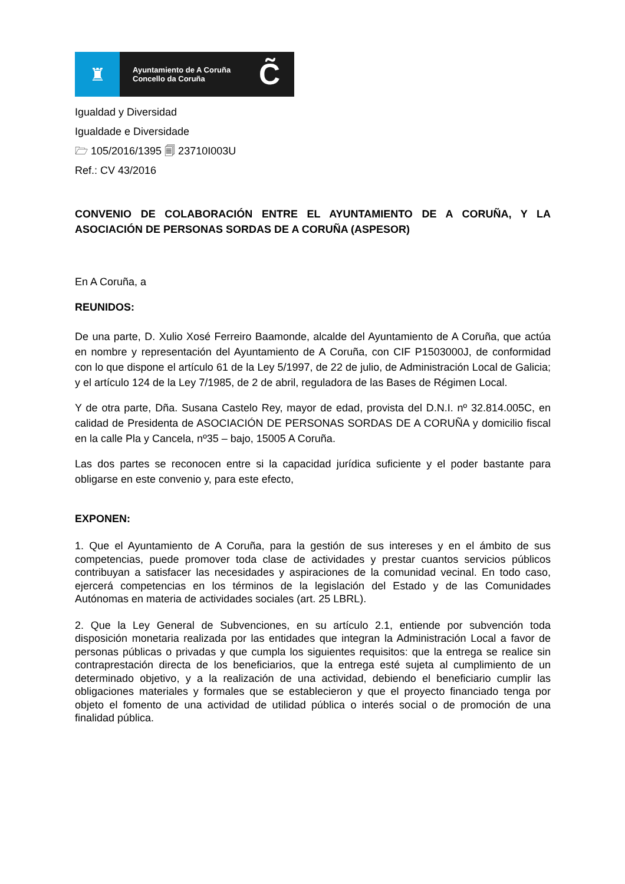♜
Ayuntamiento de A Coruña
Concello da Coruña
C̃
Igualdad y Diversidad
Igualdade e Diversidade
🗁 105/2016/1395 🗐 23710I003U
Ref.: CV 43/2016
CONVENIO DE COLABORACIÓN ENTRE EL AYUNTAMIENTO DE A CORUÑA, Y LA ASOCIACIÓN DE PERSONAS SORDAS DE A CORUÑA (ASPESOR)
En A Coruña, a
REUNIDOS:
De una parte, D. Xulio Xosé Ferreiro Baamonde, alcalde del Ayuntamiento de A Coruña, que actúa en nombre y representación del Ayuntamiento de A Coruña, con CIF P1503000J, de conformidad con lo que dispone el artículo 61 de la Ley 5/1997, de 22 de julio, de Administración Local de Galicia; y el artículo 124 de la Ley 7/1985, de 2 de abril, reguladora de las Bases de Régimen Local.
Y de otra parte, Dña. Susana Castelo Rey, mayor de edad, provista del D.N.I. nº 32.814.005C, en calidad de Presidenta de ASOCIACIÓN DE PERSONAS SORDAS DE A CORUÑA y domicilio fiscal en la calle Pla y Cancela, nº35 – bajo, 15005 A Coruña.
Las dos partes se reconocen entre si la capacidad jurídica suficiente y el poder bastante para obligarse en este convenio y, para este efecto,
EXPONEN:
1. Que el Ayuntamiento de A Coruña, para la gestión de sus intereses y en el ámbito de sus competencias, puede promover toda clase de actividades y prestar cuantos servicios públicos contribuyan a satisfacer las necesidades y aspiraciones de la comunidad vecinal. En todo caso, ejercerá competencias en los términos de la legislación del Estado y de las Comunidades Autónomas en materia de actividades sociales (art. 25 LBRL).
2. Que la Ley General de Subvenciones, en su artículo 2.1, entiende por subvención toda disposición monetaria realizada por las entidades que integran la Administración Local a favor de personas públicas o privadas y que cumpla los siguientes requisitos: que la entrega se realice sin contraprestación directa de los beneficiarios, que la entrega esté sujeta al cumplimiento de un determinado objetivo, y a la realización de una actividad, debiendo el beneficiario cumplir las obligaciones materiales y formales que se establecieron y que el proyecto financiado tenga por objeto el fomento de una actividad de utilidad pública o interés social o de promoción de una finalidad pública.